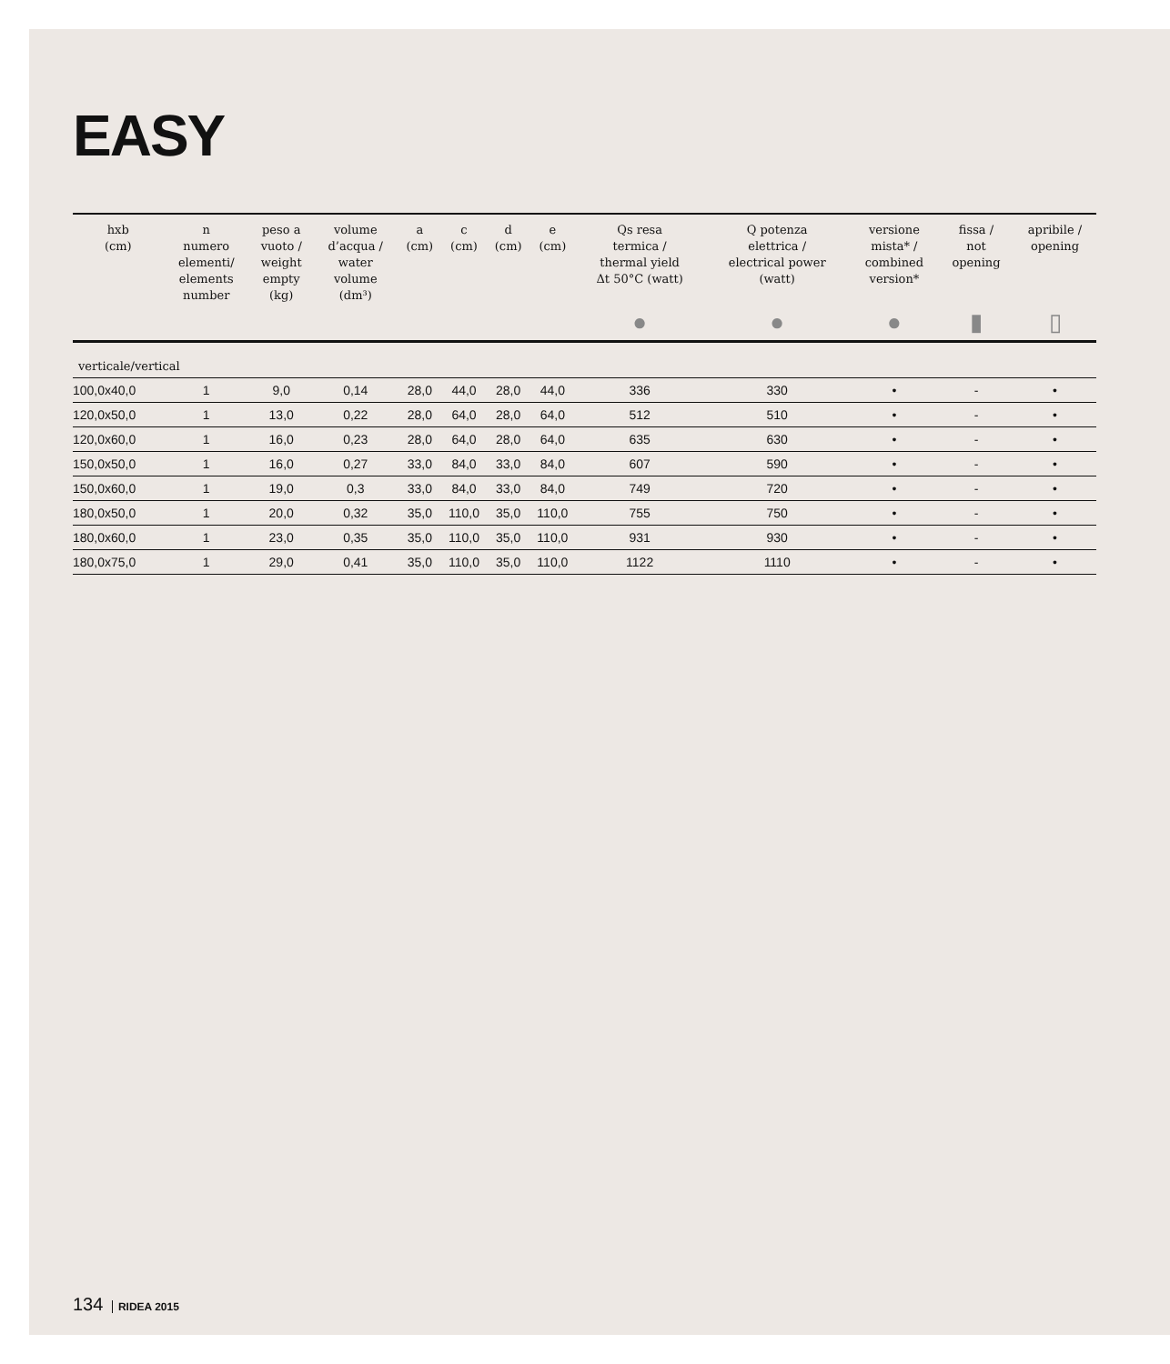EASY
| hxb (cm) | n numero elementi/ elements number | peso a vuoto / weight empty (kg) | volume d’acqua / water volume (dm³) | a (cm) | c (cm) | d (cm) | e (cm) | Qs resa termica / thermal yield Δt 50°C (watt) | Q potenza elettrica / electrical power (watt) | versione mista* / combined version* | fissa / not opening | apribile / opening |
| --- | --- | --- | --- | --- | --- | --- | --- | --- | --- | --- | --- | --- |
| | | | | | | | | ● | ● | ● | ▮ | ▯ |
| verticale/vertical | | | | | | | | | | | | |
| 100,0x40,0 | 1 | 9,0 | 0,14 | 28,0 | 44,0 | 28,0 | 44,0 | 336 | 330 | • | - | • |
| 120,0x50,0 | 1 | 13,0 | 0,22 | 28,0 | 64,0 | 28,0 | 64,0 | 512 | 510 | • | - | • |
| 120,0x60,0 | 1 | 16,0 | 0,23 | 28,0 | 64,0 | 28,0 | 64,0 | 635 | 630 | • | - | • |
| 150,0x50,0 | 1 | 16,0 | 0,27 | 33,0 | 84,0 | 33,0 | 84,0 | 607 | 590 | • | - | • |
| 150,0x60,0 | 1 | 19,0 | 0,3 | 33,0 | 84,0 | 33,0 | 84,0 | 749 | 720 | • | - | • |
| 180,0x50,0 | 1 | 20,0 | 0,32 | 35,0 | 110,0 | 35,0 | 110,0 | 755 | 750 | • | - | • |
| 180,0x60,0 | 1 | 23,0 | 0,35 | 35,0 | 110,0 | 35,0 | 110,0 | 931 | 930 | • | - | • |
| 180,0x75,0 | 1 | 29,0 | 0,41 | 35,0 | 110,0 | 35,0 | 110,0 | 1122 | 1110 | • | - | • |
134 RIDEA 2015